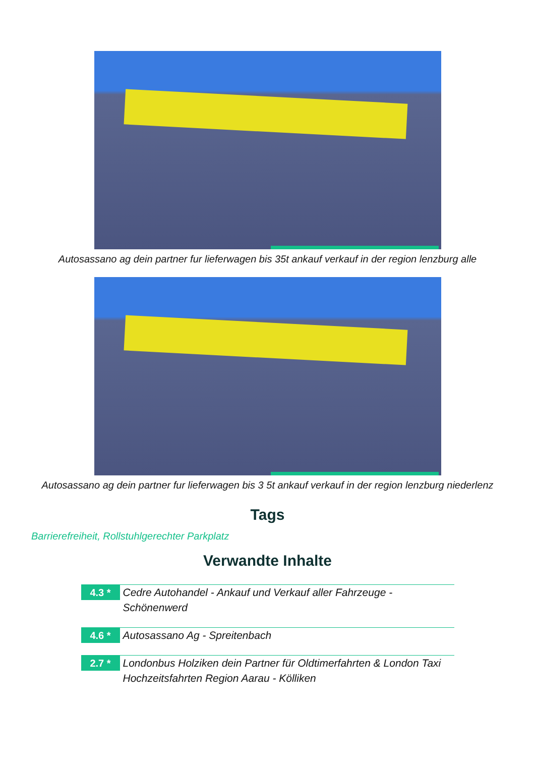Autosassano ag dein partner fur lieferwagen bis 35t ankauf verkauf in der region lenzburg alle
Autosassano ag dein partner fur lieferwagen bis 3 5t ankauf verkauf in der region lenzburg niederlenz
Tags
Barrierefreiheit, Rollstuhlgerechter Parkplatz
Verwandte Inhalte
4.3 *
Cedre Autohandel - Ankauf und Verkauf aller Fahrzeuge - Schönenwerd
4.6 *
Autosassano Ag - Spreitenbach
2.7 *
Londonbus Holziken dein Partner für Oldtimerfahrten & London Taxi Hochzeitsfahrten Region Aarau - Kölliken